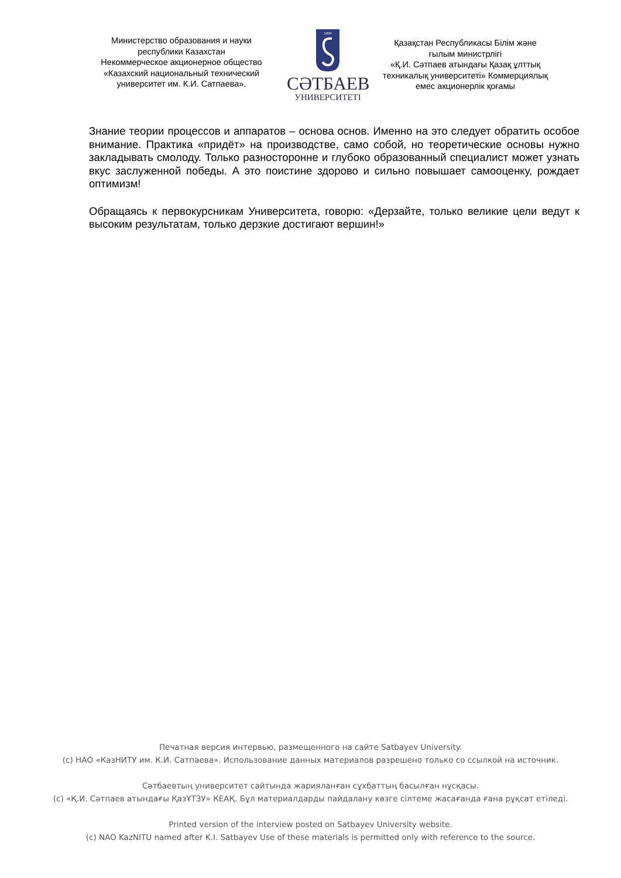Министерство образования и науки
республики Казахстан
Некоммерческое акционерное общество
«Казахский национальный технический
университет им. К.И. Сатпаева».
1934
СӘТБАЕВ
УНИВЕРСИТЕТІ
Қазақстан Республикасы Білім және
ғылым министрлігі
«Қ.И. Сәтпаев атындағы Қазақ ұлттық
техникалық университеті» Коммерциялық
емес акционерлік қоғамы
Знание теории процессов и аппаратов – основа основ. Именно на это следует обратить особое внимание. Практика «придёт» на производстве, само собой, но теоретические основы нужно закладывать смолоду. Только разносторонне и глубоко образованный специалист может узнать вкус заслуженной победы. А это поистине здорово и сильно повышает самооценку, рождает оптимизм!
Обращаясь к первокурсникам Университета, говорю: «Дерзайте, только великие цели ведут к высоким результатам, только дерзкие достигают вершин!»
Печатная версия интервью, размещенного на сайте Satbayev University.
(с) НАО «КазНИТУ им. К.И. Сатпаева». Использование данных материалов разрешено только со ссылкой на источник.
Сәтбаевтың университет сайтында жарияланған сұхбаттың басылған нұсқасы.
(с) «Қ.И. Сәтпаев атындағы ҚазҰТЗУ» КЕАҚ. Бұл материалдарды пайдалану көзге сілтеме жасағанда ғана рұқсат етіледі.
Printed version of the interview posted on Satbayev University website.
(c) NAO KazNITU named after K.I. Satbayev Use of these materials is permitted only with reference to the source.